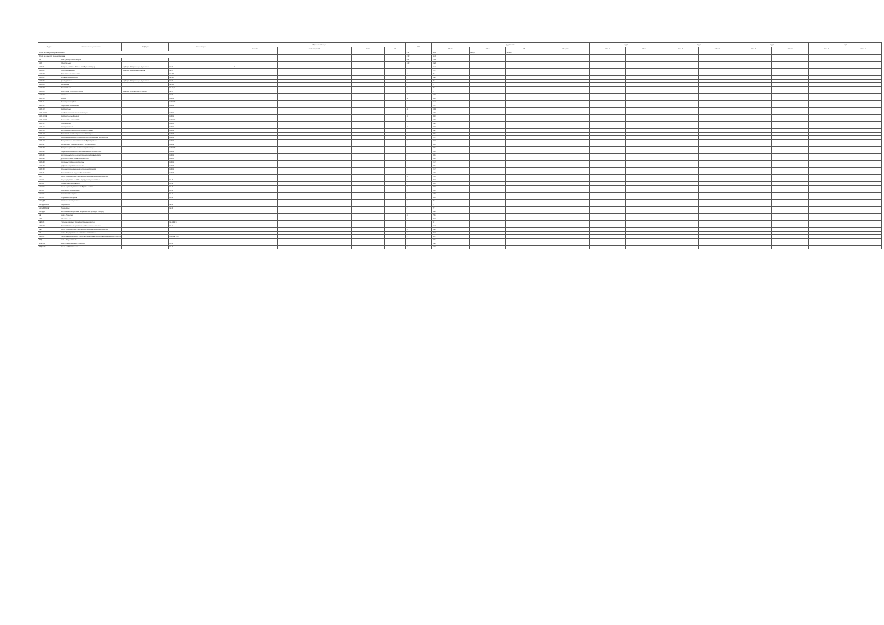| Индекс | Наименование дисциплины | Кафедра | Компетенции | Формы аттестации | | | | ЗЕТ | Трудоёмкость | | | | 1 курс | | 2 курс | | 3 курс | | 4 курс | |
| --- | --- | --- | --- | --- | --- | --- | --- | --- | --- | --- | --- | --- | --- | --- | --- | --- | --- | --- | --- | --- |
| | | | | Экзамен | Зачет с оценкой | Зачет | КП | | Объем | Итого | СР | Контроль | Сем. 1 | Сем. 2 | Сем. 3 | Сем. 4 | Сем. 5 | Сем. 6 | Сем. 7 | Сем. 8 |
| Всего по плану с факультативами | | | | | | | | 246 | 8856 | 4868,5 | 3393,9 | | | | | | | | | |
| Всего по плану без факультативов | | | | | | | | 240 | 8640 | | | | | | | | | | | |
| Б1 | Блок 1.Дисциплины (модули) | | | | | | | 213 | 7668 | | | | | | | | | | | |
| Б1.О | Обязательная | | | | | | | 170 | 6120 | | | | | | | | | | | |
| Б1.О.01 | История (история России, всеобщая история) | кафедра Истории и культурологии | УК-5 | 1 | | | | 4 | 144 | | | | | | | | | | | |
| Б1.О.02 | Иностранный язык | кафедра Иностранных языков | УК-4 | | | | | 4 | 144 | | | | | | | | | | | |
| Б1.О.03 | Проектная деятельность | | УК-2,6 | | | | | 2 | 72 | | | | | | | | | | | |
| Б1.О.04 | Деловые коммуникации | | УК-3,4 | | | | | 3 | 108 | | | | | | | | | | | |
| Б1.О.05 | Культурология | кафедра Истории и культурологии | УК-5 | | | | | 2 | 72 | | | | | | | | | | | |
| Б1.О.06 | Философия | | УК-1,5 | | | | | 2 | 72 | | | | | | | | | | | |
| Б1.О.07 | Правоведение | | УК-10,2 | | | | | 2 | 72 | | | | | | | | | | | |
| Б1.О.08 | Физическая культура и спорт | кафедра Физкультуры и спорта | УК-7 | | | | | 2 | 72 | | | | | | | | | | | |
| Б1.О.09 | Экономика | | УК-9 | | | | | 3 | 108 | | | | | | | | | | | |
| Б1.О.10 | Физика | | ОПК-1 | | | | | 11 | 396 | | | | | | | | | | | |
| Б1.О.11 | Инженерная графика | | ОПК-1,5 | | | | | 4 | 144 | | | | | | | | | | | |
| Б1.О.12 | Теоретическая механика | | ОПК-1 | | | | | 4 | 144 | | | | | | | | | | | |
| Б1.О.13 | Математика | | | | | | | 28 | 1008 | | | | | | | | | | | |
| Б1.О.13.01 | Алгебра и аналитическая геометрия | | ОПК-1 | | | | | 5 | 180 | | | | | | | | | | | |
| Б1.О.13.02 | Математический анализ | | ОПК-1 | | | | | 10 | 360 | | | | | | | | | | | |
| Б1.О.13.04 | Вычислительные методы | | ОПК-1,4 | | | | | 5 | 180 | | | | | | | | | | | |
| Б1.О.14 | Информатика | | ОПК-4 | | | | | 3 | 108 | | | | | | | | | | | |
| Б1.О.15 | Электротехника | | ОПК-1 | | | | | 12 | 432 | | | | | | | | | | | |
| Б1.О.16 | Электроника и микропроцессорная техника | | ОПК-1 | | | | | 7 | 252 | | | | | | | | | | | |
| Б1.О.17 | Физические основы получения информации | | ОПК-2 | | | | | 6 | 216 | | | | | | | | | | | |
| Б1.О.18 | Материаловедение и технология конструкционных материалов | | ОПК-1 | | | | | 4 | 144 | | | | | | | | | | | |
| Б1.О.19 | Измерительные технологии в приборостроении | | ОПК-4 | | | | | 7 | 252 | | | | | | | | | | | |
| Б1.О.21 | Метрология, стандартизация и сертификация | | ОПК-3 | | | | | 6 | 216 | | | | | | | | | | | |
| Б1.О.22 | Программирование и основы алгоритмизации | | ОПК-4,5 | | | | | 6 | 216 | | | | | | | | | | | |
| Б1.О.23 | Теория вероятностей и математическая статистика | | ОПК-1 | | | | | 5 | 180 | | | | | | | | | | | |
| Б1.О.25 | Электронные цепи и схемотехника приборов контроля | | ОПК-1 | | | | | 6 | 216 | | | | | | | | | | | |
| Б1.О.26 | Дополнительные главы информатики | | ОПК-4 | | | | | 5 | 180 | | | | | | | | | | | |
| Б1.О.28 | Численные задачи и алгоритмы | | ОПК-1 | | | | | 4 | 144 | | | | | | | | | | | |
| Б1.О.29 | Цифровая обработка сигналов | | ОПК-2 | | | | | 6 | 216 | | | | | | | | | | | |
| Б1.О.30 | Механика разрушения и испытания материалов | | ОПК-1 | | | | | 4 | 144 | | | | | | | | | | | |
| Б1.О.31 | Взаимодействие излучений с веществом | | ОПК-2 | | | | | 5 | 180 | | | | | | | | | | | |
| Б1.Ч | Часть, формируемая участниками образовательных отношений | | | | | | | 41 | 1476 | | | | | | | | | | | |
| Б1.Ч.01 | Микропроцессоры и ЭВМ в неразрушающем контроле | | ПК-2 | | | | | 7 | 252 | | | | | | | | | | | |
| Б1.Ч.02 | Основы конструирования | | ПК-3 | | | | | 6 | 216 | | | | | | | | | | | |
| Б1.Ч.03 | Основы проектирования приборов и систем | | ПК-3 | | | | | 8 | 288 | | | | | | | | | | | |
| Б1.Ч.04 | Акустика и виброметрия | | ПК-1 | | | | | 5 | 180 | | | | | | | | | | | |
| Б1.Ч.05 | Магнитный контроль | | ПК-1 | | | | | 5 | 180 | | | | | | | | | | | |
| Б1.Ч.06 | Визуальный контроль | | ПК-1 | | | | | 6 | 216 | | | | | | | | | | | |
| Б1.Ч.ДВ | Элективные дисциплины | | | | | | | 2 | 72 | | | | | | | | | | | |
| Б1.Ч.ДВ.01.01 | Социология | | УК-3 | | | | | 2 | 72 | | | | | | | | | | | |
| Б1.Ч.ДВ.01.02 | Психология | | УК-3 | | | | | 2 | 72 | | | | | | | | | | | |
| Б1.Ч.ДВ | Элективные дисциплины по физической культуре и спорту | | | | | | | | 328 | | | | | | | | | | | |
| Б2 | Блок 2.Практика | | | | | | | 21 | 756 | | | | | | | | | | | |
| Б2.О | Обязательная | | | | | | | 7 | 252 | | | | | | | | | | | |
| Б2.О.01 | Учебная практика: ознакомительная практика | | УК-1,2,3,6 | | | | | 1 | 36 | | | | | | | | | | | |
| Б2.О.02 | Производственная практика: преддипломная практика | | УК-1 | | | | | 4 | 144 | | | | | | | | | | | |
| Б2.Ч | Часть, формируемая участниками образовательных отношений | | | | | | | 13 | 468 | | | | | | | | | | | |
| Б3 | Блок 3.Государственная итоговая аттестация | | | | | | | 9 | 324 | | | | | | | | | | | |
| Б3.О.01 | Подготовка к процедуре защиты и защита выпускной квалификационной работы | | ОПК-1,2,3,4,5 | | | | | 9 | 324 | | | | | | | | | | | |
| ФТД | Блок 4.Факультативы | | | | | | | 6 | 216 | | | | | | | | | | | |
| ФТД.Ч.01 | Дефекты материалов и изделий | | ПК-1 | | | | | 3 | 108 | | | | | | | | | | | |
| ФТД.Ч.02 | Основы робототехники | | ПК-3 | | | | | 3 | 108 | | | | | | | | | | | |